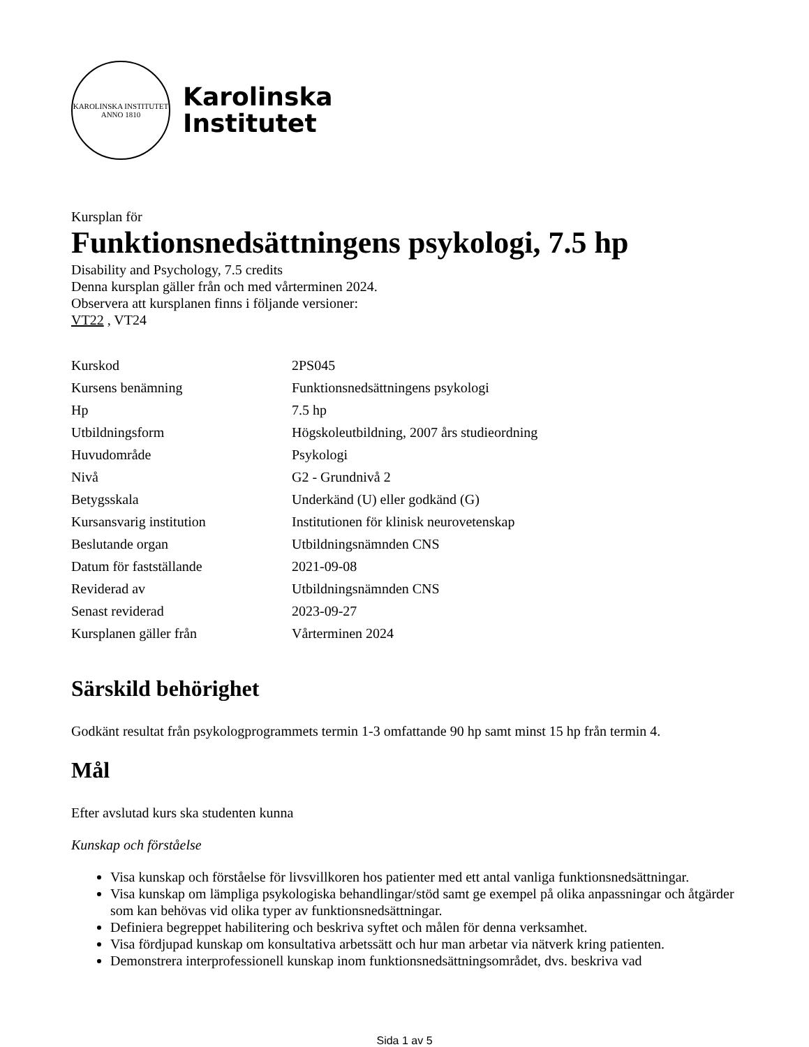KAROLINSKA INSTITUTET
ANNO 1810
Karolinska
Institutet
Kursplan för
Funktionsnedsättningens psykologi, 7.5 hp
Disability and Psychology, 7.5 credits
Denna kursplan gäller från och med vårterminen 2024.
Observera att kursplanen finns i följande versioner:
VT22 , VT24
| Kurskod | 2PS045 |
| Kursens benämning | Funktionsnedsättningens psykologi |
| Hp | 7.5 hp |
| Utbildningsform | Högskoleutbildning, 2007 års studieordning |
| Huvudområde | Psykologi |
| Nivå | G2 - Grundnivå 2 |
| Betygsskala | Underkänd (U) eller godkänd (G) |
| Kursansvarig institution | Institutionen för klinisk neurovetenskap |
| Beslutande organ | Utbildningsnämnden CNS |
| Datum för fastställande | 2021-09-08 |
| Reviderad av | Utbildningsnämnden CNS |
| Senast reviderad | 2023-09-27 |
| Kursplanen gäller från | Vårterminen 2024 |
Särskild behörighet
Godkänt resultat från psykologprogrammets termin 1-3 omfattande 90 hp samt minst 15 hp från termin 4.
Mål
Efter avslutad kurs ska studenten kunna
Kunskap och förståelse
Visa kunskap och förståelse för livsvillkoren hos patienter med ett antal vanliga funktionsnedsättningar.
Visa kunskap om lämpliga psykologiska behandlingar/stöd samt ge exempel på olika anpassningar och åtgärder som kan behövas vid olika typer av funktionsnedsättningar.
Definiera begreppet habilitering och beskriva syftet och målen för denna verksamhet.
Visa fördjupad kunskap om konsultativa arbetssätt och hur man arbetar via nätverk kring patienten.
Demonstrera interprofessionell kunskap inom funktionsnedsättningsområdet, dvs. beskriva vad
Sida 1 av 5